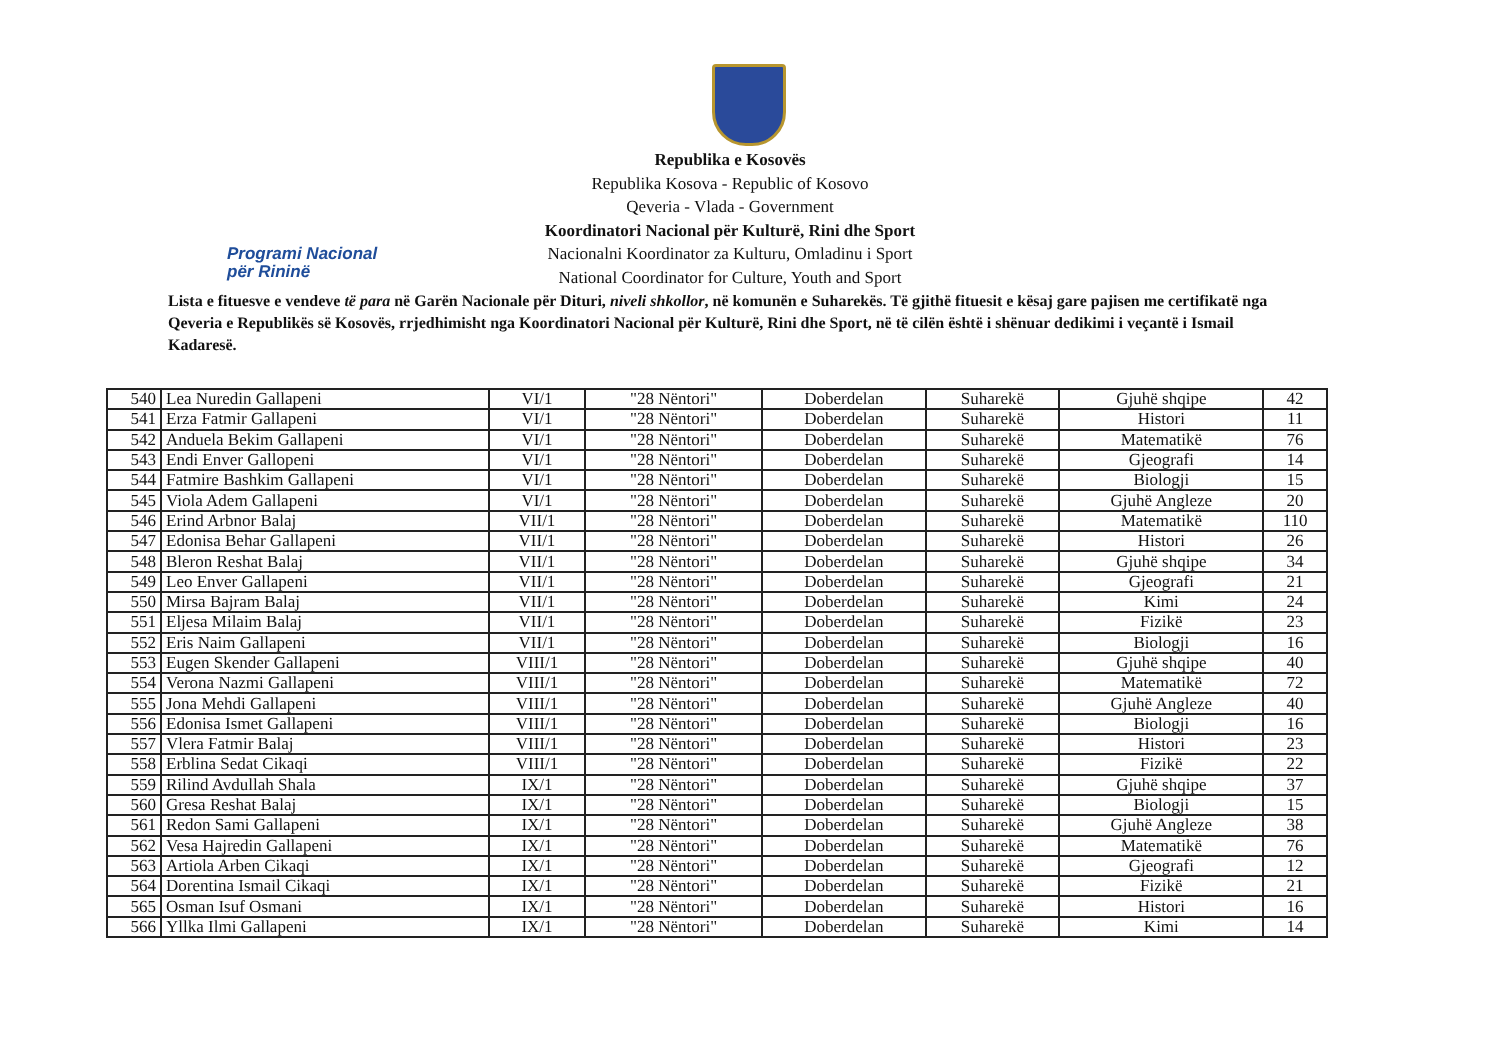Programi Nacional
për Rininë
Republika e Kosovës
Republika Kosova - Republic of Kosovo
Qeveria - Vlada - Government
Koordinatori Nacional për Kulturë, Rini dhe Sport
Nacionalni Koordinator za Kulturu, Omladinu i Sport
National Coordinator for Culture, Youth and Sport
Lista e fituesve e vendeve të para në Garën Nacionale për Dituri, niveli shkollor, në komunën e Suharekës. Të gjithë fituesit e kësaj gare pajisen me certifikatë nga Qeveria e Republikës së Kosovës, rrjedhimisht nga Koordinatori Nacional për Kulturë, Rini dhe Sport, në të cilën është i shënuar dedikimi i veçantë i Ismail Kadaresë.
| 540 | Lea Nuredin Gallapeni | VI/1 | "28 Nëntori" | Doberdelan | Suharekë | Gjuhë shqipe | 42 |
| 541 | Erza Fatmir Gallapeni | VI/1 | "28 Nëntori" | Doberdelan | Suharekë | Histori | 11 |
| 542 | Anduela Bekim Gallapeni | VI/1 | "28 Nëntori" | Doberdelan | Suharekë | Matematikë | 76 |
| 543 | Endi Enver Gallopeni | VI/1 | "28 Nëntori" | Doberdelan | Suharekë | Gjeografi | 14 |
| 544 | Fatmire Bashkim Gallapeni | VI/1 | "28 Nëntori" | Doberdelan | Suharekë | Biologji | 15 |
| 545 | Viola Adem Gallapeni | VI/1 | "28 Nëntori" | Doberdelan | Suharekë | Gjuhë Angleze | 20 |
| 546 | Erind Arbnor Balaj | VII/1 | "28 Nëntori" | Doberdelan | Suharekë | Matematikë | 110 |
| 547 | Edonisa Behar Gallapeni | VII/1 | "28 Nëntori" | Doberdelan | Suharekë | Histori | 26 |
| 548 | Bleron Reshat Balaj | VII/1 | "28 Nëntori" | Doberdelan | Suharekë | Gjuhë shqipe | 34 |
| 549 | Leo Enver Gallapeni | VII/1 | "28 Nëntori" | Doberdelan | Suharekë | Gjeografi | 21 |
| 550 | Mirsa Bajram Balaj | VII/1 | "28 Nëntori" | Doberdelan | Suharekë | Kimi | 24 |
| 551 | Eljesa Milaim Balaj | VII/1 | "28 Nëntori" | Doberdelan | Suharekë | Fizikë | 23 |
| 552 | Eris Naim Gallapeni | VII/1 | "28 Nëntori" | Doberdelan | Suharekë | Biologji | 16 |
| 553 | Eugen Skender Gallapeni | VIII/1 | "28 Nëntori" | Doberdelan | Suharekë | Gjuhë shqipe | 40 |
| 554 | Verona Nazmi Gallapeni | VIII/1 | "28 Nëntori" | Doberdelan | Suharekë | Matematikë | 72 |
| 555 | Jona Mehdi Gallapeni | VIII/1 | "28 Nëntori" | Doberdelan | Suharekë | Gjuhë Angleze | 40 |
| 556 | Edonisa Ismet Gallapeni | VIII/1 | "28 Nëntori" | Doberdelan | Suharekë | Biologji | 16 |
| 557 | Vlera Fatmir Balaj | VIII/1 | "28 Nëntori" | Doberdelan | Suharekë | Histori | 23 |
| 558 | Erblina Sedat Cikaqi | VIII/1 | "28 Nëntori" | Doberdelan | Suharekë | Fizikë | 22 |
| 559 | Rilind Avdullah Shala | IX/1 | "28 Nëntori" | Doberdelan | Suharekë | Gjuhë shqipe | 37 |
| 560 | Gresa Reshat Balaj | IX/1 | "28 Nëntori" | Doberdelan | Suharekë | Biologji | 15 |
| 561 | Redon Sami Gallapeni | IX/1 | "28 Nëntori" | Doberdelan | Suharekë | Gjuhë Angleze | 38 |
| 562 | Vesa Hajredin Gallapeni | IX/1 | "28 Nëntori" | Doberdelan | Suharekë | Matematikë | 76 |
| 563 | Artiola Arben Cikaqi | IX/1 | "28 Nëntori" | Doberdelan | Suharekë | Gjeografi | 12 |
| 564 | Dorentina Ismail Cikaqi | IX/1 | "28 Nëntori" | Doberdelan | Suharekë | Fizikë | 21 |
| 565 | Osman Isuf Osmani | IX/1 | "28 Nëntori" | Doberdelan | Suharekë | Histori | 16 |
| 566 | Yllka Ilmi Gallapeni | IX/1 | "28 Nëntori" | Doberdelan | Suharekë | Kimi | 14 |